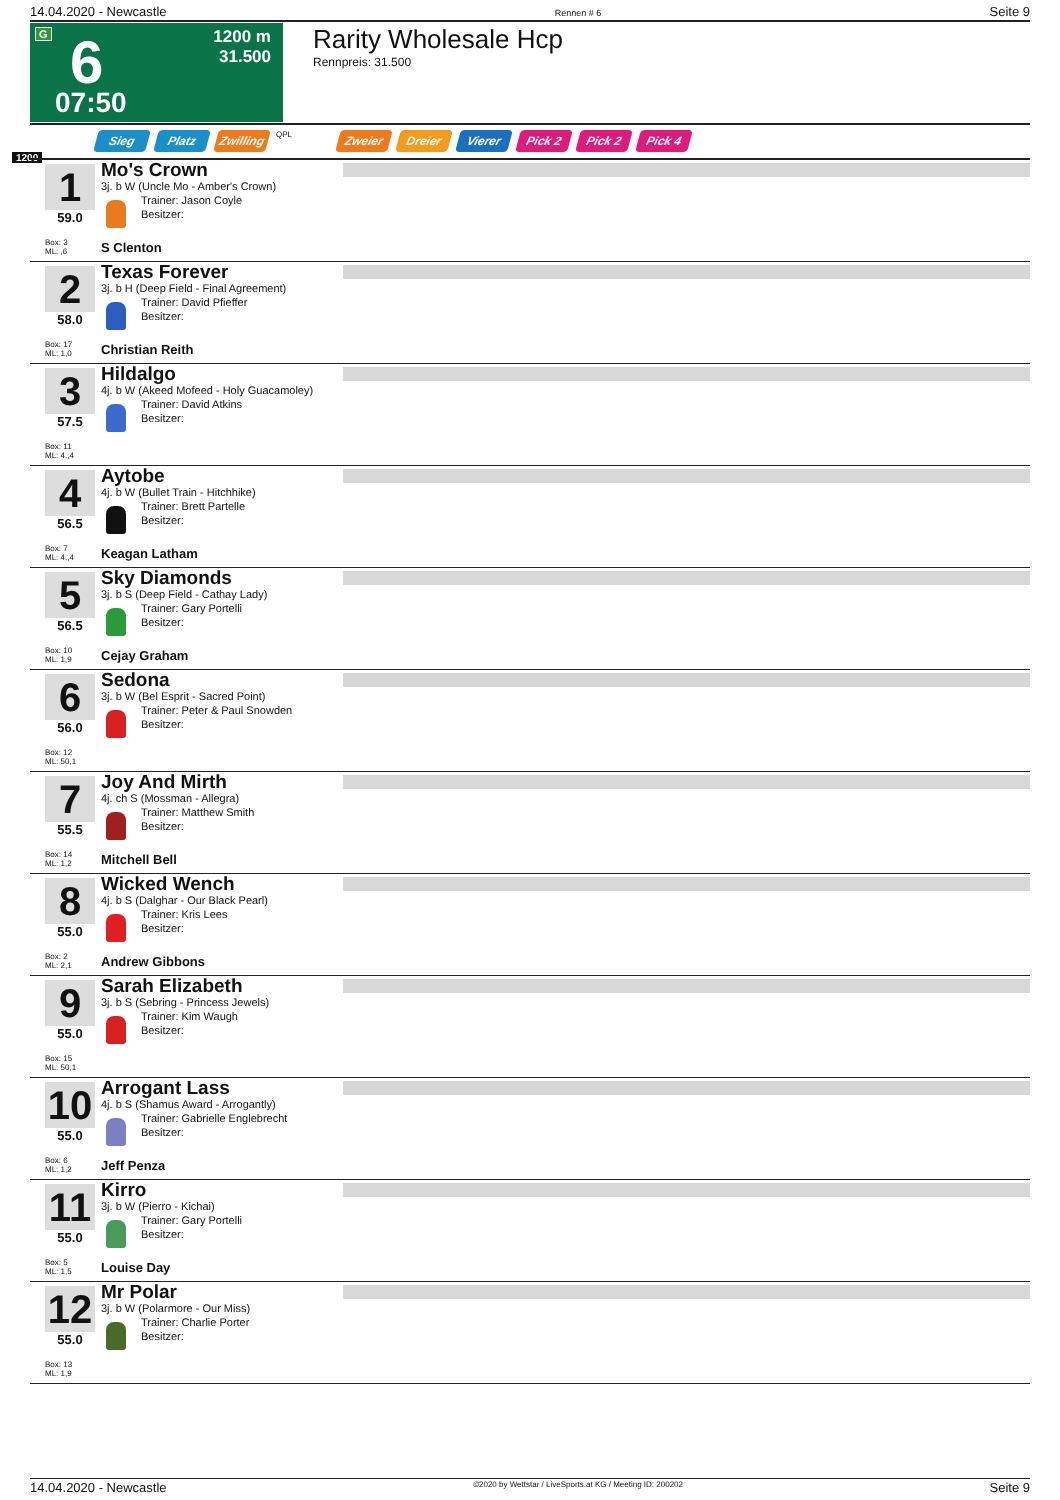14.04.2020 - Newcastle Rennen # 6 Seite 9
G 6 1200 m
31.500
07:50
Rarity Wholesale Hcp
Rennpreis: 31.500
Sieg Platz Zwilling QPL Zweier Dreier Vierer Pick 2 Pick 2 Pick 4
1200
1
59.0
Box: 3
ML: ,6
Mo's Crown
3j. b W (Uncle Mo - Amber's Crown)
Trainer: Jason Coyle
Besitzer:
S Clenton
2
58.0
Box: 17
ML: 1,0
Texas Forever
3j. b H (Deep Field - Final Agreement)
Trainer: David Pfieffer
Besitzer:
Christian Reith
3
57.5
Box: 11
ML: 4.,4
Hildalgo
4j. b W (Akeed Mofeed - Holy Guacamoley)
Trainer: David Atkins
Besitzer:
4
56.5
Box: 7
ML: 4.,4
Aytobe
4j. b W (Bullet Train - Hitchhike)
Trainer: Brett Partelle
Besitzer:
Keagan Latham
5
56.5
Box: 10
ML: 1,9
Sky Diamonds
3j. b S (Deep Field - Cathay Lady)
Trainer: Gary Portelli
Besitzer:
Cejay Graham
6
56.0
Box: 12
ML: 50,1
Sedona
3j. b W (Bel Esprit - Sacred Point)
Trainer: Peter & Paul Snowden
Besitzer:
7
55.5
Box: 14
ML: 1,2
Joy And Mirth
4j. ch S (Mossman - Allegra)
Trainer: Matthew Smith
Besitzer:
Mitchell Bell
8
55.0
Box: 2
ML: 2,1
Wicked Wench
4j. b S (Dalghar - Our Black Pearl)
Trainer: Kris Lees
Besitzer:
Andrew Gibbons
9
55.0
Box: 15
ML: 50,1
Sarah Elizabeth
3j. b S (Sebring - Princess Jewels)
Trainer: Kim Waugh
Besitzer:
10
55.0
Box: 6
ML: 1,2
Arrogant Lass
4j. b S (Shamus Award - Arrogantly)
Trainer: Gabrielle Englebrecht
Besitzer:
Jeff Penza
11
55.0
Box: 5
ML: 1,5
Kirro
3j. b W (Pierro - Kichai)
Trainer: Gary Portelli
Besitzer:
Louise Day
12
55.0
Box: 13
ML: 1,9
Mr Polar
3j. b W (Polarmore - Our Miss)
Trainer: Charlie Porter
Besitzer:
14.04.2020 - Newcastle ©2020 by Wettstar / LiveSports.at KG / Meeting ID: 200202 Seite 9